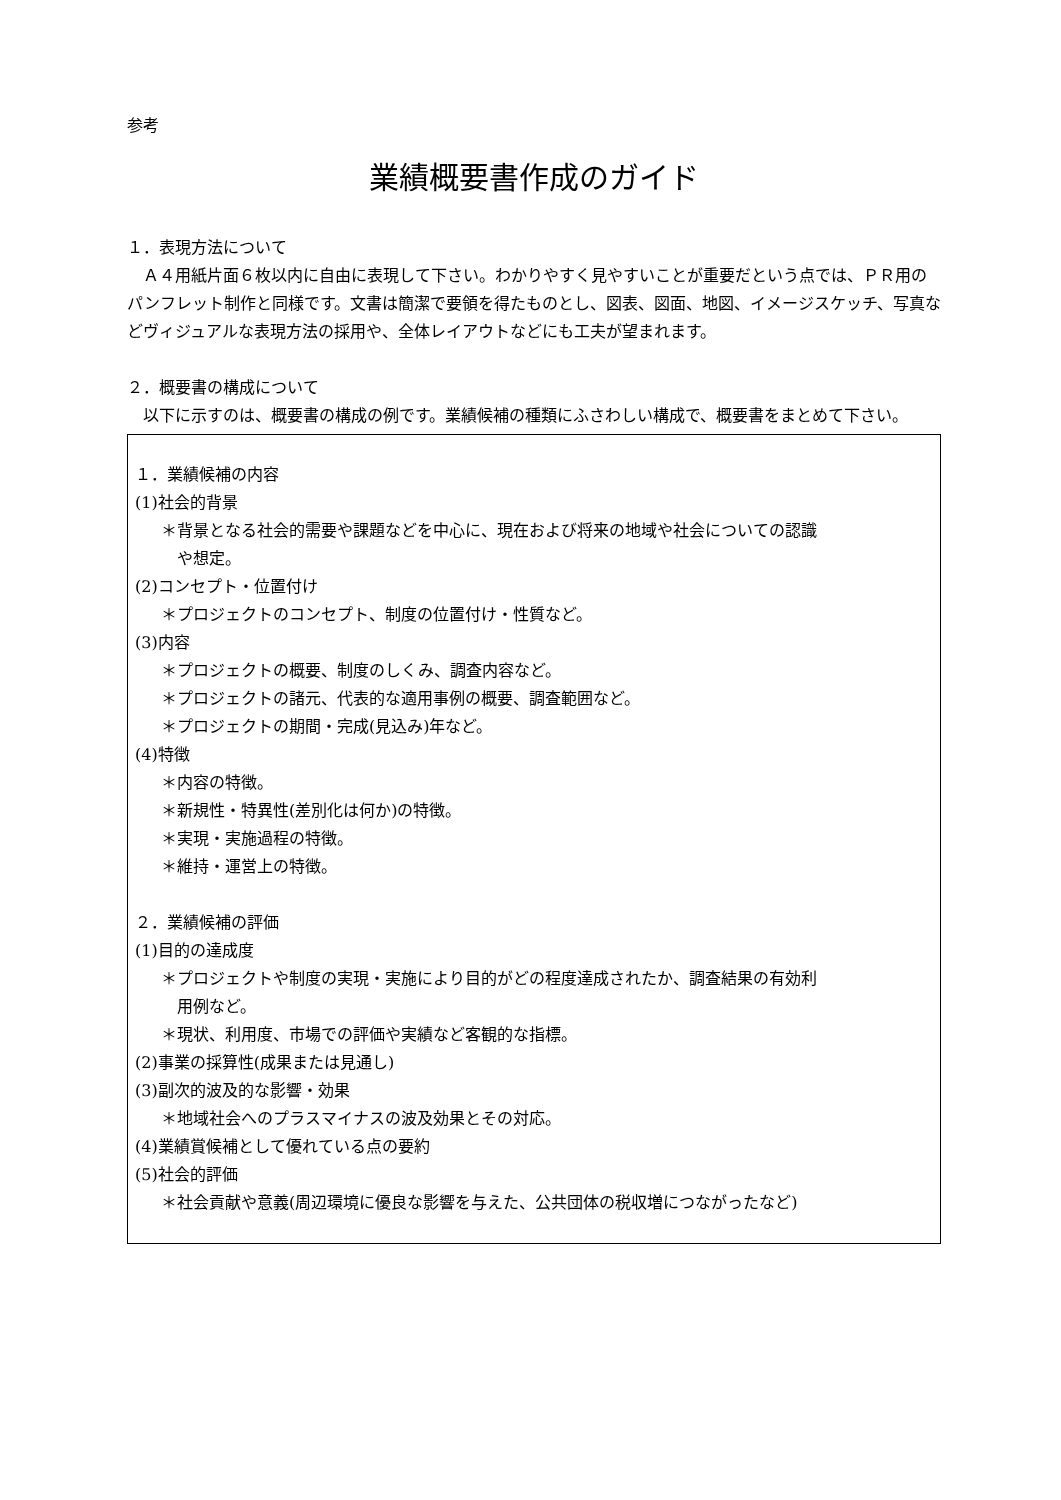参考
業績概要書作成のガイド
１．表現方法について
　Ａ４用紙片面６枚以内に自由に表現して下さい。わかりやすく見やすいことが重要だという点では、ＰＲ用のパンフレット制作と同様です。文書は簡潔で要領を得たものとし、図表、図面、地図、イメージスケッチ、写真などヴィジュアルな表現方法の採用や、全体レイアウトなどにも工夫が望まれます。
２．概要書の構成について
　以下に示すのは、概要書の構成の例です。業績候補の種類にふさわしい構成で、概要書をまとめて下さい。
１．業績候補の内容
(1)社会的背景
＊背景となる社会的需要や課題などを中心に、現在および将来の地域や社会についての認識
や想定。
(2)コンセプト・位置付け
＊プロジェクトのコンセプト、制度の位置付け・性質など。
(3)内容
＊プロジェクトの概要、制度のしくみ、調査内容など。
＊プロジェクトの諸元、代表的な適用事例の概要、調査範囲など。
＊プロジェクトの期間・完成(見込み)年など。
(4)特徴
＊内容の特徴。
＊新規性・特異性(差別化は何か)の特徴。
＊実現・実施過程の特徴。
＊維持・運営上の特徴。
２．業績候補の評価
(1)目的の達成度
＊プロジェクトや制度の実現・実施により目的がどの程度達成されたか、調査結果の有効利
用例など。
＊現状、利用度、市場での評価や実績など客観的な指標。
(2)事業の採算性(成果または見通し)
(3)副次的波及的な影響・効果
＊地域社会へのプラスマイナスの波及効果とその対応。
(4)業績賞候補として優れている点の要約
(5)社会的評価
＊社会貢献や意義(周辺環境に優良な影響を与えた、公共団体の税収増につながったなど)